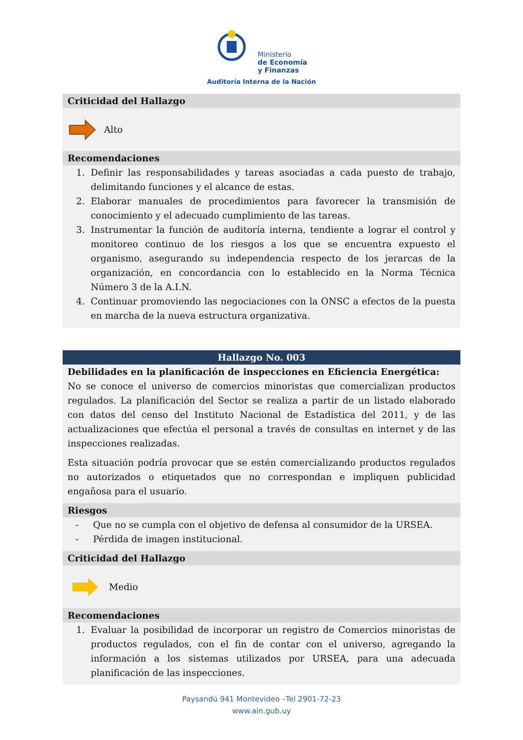Ministerio
de Economía
y Finanzas
Auditoría Interna de la Nación
Criticidad del Hallazgo
Alto
Recomendaciones
1. Definir las responsabilidades y tareas asociadas a cada puesto de trabajo, delimitando funciones y el alcance de estas.
2. Elaborar manuales de procedimientos para favorecer la transmisión de conocimiento y el adecuado cumplimiento de las tareas.
3. Instrumentar la función de auditoría interna, tendiente a lograr el control y monitoreo continuo de los riesgos a los que se encuentra expuesto el organismo, asegurando su independencia respecto de los jerarcas de la organización, en concordancia con lo establecido en la Norma Técnica Número 3 de la A.I.N.
4. Continuar promoviendo las negociaciones con la ONSC a efectos de la puesta en marcha de la nueva estructura organizativa.
Hallazgo No. 003
Debilidades en la planificación de inspecciones en Eficiencia Energética:
No se conoce el universo de comercios minoristas que comercializan productos regulados. La planificación del Sector se realiza a partir de un listado elaborado con datos del censo del Instituto Nacional de Estadística del 2011, y de las actualizaciones que efectúa el personal a través de consultas en internet y de las inspecciones realizadas.
Esta situación podría provocar que se estén comercializando productos regulados no autorizados o etiquetados que no correspondan e impliquen publicidad engañosa para el usuario.
Riesgos
- Que no se cumpla con el objetivo de defensa al consumidor de la URSEA.
- Pérdida de imagen institucional.
Criticidad del Hallazgo
Medio
Recomendaciones
1. Evaluar la posibilidad de incorporar un registro de Comercios minoristas de productos regulados, con el fin de contar con el universo, agregando la información a los sistemas utilizados por URSEA, para una adecuada planificación de las inspecciones.
Paysandú 941 Montevideo –Tel 2901-72-23
www.ain.gub.uy